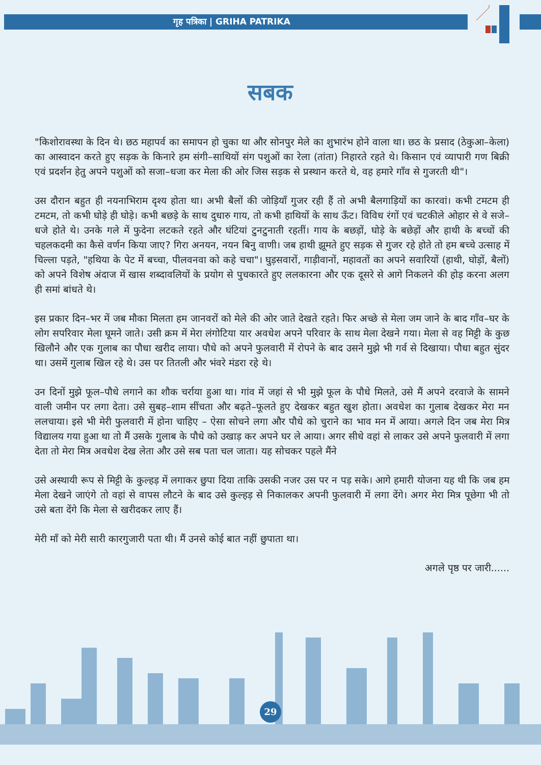गृह पत्रिका | GRIHA PATRIKA
सबक
"किशोरावस्था के दिन थे। छठ महापर्व का समापन हो चुका था और सोनपुर मेले का शुभारंभ होने वाला था। छठ के प्रसाद (ठेकुआ–केला) का आस्वादन करते हुए सड़क के किनारे हम संगी–साथियों संग पशुओं का रेला (तांता) निहारते रहते थे। किसान एवं व्यापारी गण बिक्री एवं प्रदर्शन हेतु अपने पशुओं को सजा–धजा कर मेला की ओर जिस सड़क से प्रस्थान करते थे, वह हमारे गाँव से गुजरती थी"।
उस दौरान बहुत ही नयनाभिराम दृश्य होता था। अभी बैलों की जोड़ियाँ गुजर रही हैं तो अभी बैलगाड़ियों का कारवां। कभी टमटम ही टमटम, तो कभी घोड़े ही घोड़े। कभी बछड़े के साथ दुधारु गाय, तो कभी हाथियों के साथ ऊँट। विविध रंगों एवं चटकीले ओहार से वे सजे–धजे होते थे। उनके गले में फुदेना लटकते रहते और घंटियां टुनटुनाती रहतीं। गाय के बछड़ों, घोड़े के बछेड़ों और हाथी के बच्चों की चहलकदमी का कैसे वर्णन किया जाए? गिरा अनयन, नयन बिनु वाणी। जब हाथी झूमते हुए सड़क से गुजर रहे होते तो हम बच्चे उत्साह में चिल्ला पड़ते, "हथिया के पेट में बच्चा, पीलवनवा को कहे चचा"। घुड़सवारों, गाड़ीवानों, महावतों का अपने सवारियों (हाथी, घोड़ों, बैलों) को अपने विशेष अंदाज में खास शब्दावलियों के प्रयोग से पुचकारते हुए ललकारना और एक दूसरे से आगे निकलने की होड़ करना अलग ही समां बांधते थे।
इस प्रकार दिन–भर में जब मौका मिलता हम जानवरों को मेले की ओर जाते देखते रहते। फिर अच्छे से मेला जम जाने के बाद गाँव–घर के लोग सपरिवार मेला घूमने जाते। उसी क्रम में मेरा लंगोटिया यार अवधेश अपने परिवार के साथ मेला देखने गया। मेला से वह मिट्टी के कुछ खिलौने और एक गुलाब का पौधा खरीद लाया। पौधे को अपने फुलवारी में रोपने के बाद उसने मुझे भी गर्व से दिखाया। पौधा बहुत सुंदर था। उसमें गुलाब खिल रहे थे। उस पर तितली और भंवरे मंडरा रहे थे।
उन दिनों मुझे फूल–पौधे लगाने का शौक चर्राया हुआ था। गांव में जहां से भी मुझे फूल के पौधे मिलते, उसे मैं अपने दरवाजे के सामने वाली जमीन पर लगा देता। उसे सुबह–शाम सींचता और बढ़ते–फूलते हुए देखकर बहुत खुश होता। अवधेश का गुलाब देखकर मेरा मन ललचाया। इसे भी मेरी फुलवारी में होना चाहिए – ऐसा सोचने लगा और पौधे को चुराने का भाव मन में आया। अगले दिन जब मेरा मित्र विद्यालय गया हुआ था तो मैं उसके गुलाब के पौधे को उखाड़ कर अपने घर ले आया। अगर सीधे वहां से लाकर उसे अपने फुलवारी में लगा देता तो मेरा मित्र अवधेश देख लेता और उसे सब पता चल जाता। यह सोचकर पहले मैंने
उसे अस्थायी रूप से मिट्टी के कुल्हड़ में लगाकर छुपा दिया ताकि उसकी नजर उस पर न पड़ सके। आगे हमारी योजना यह थी कि जब हम मेला देखने जाएंगे तो वहां से वापस लौटने के बाद उसे कुल्हड़ से निकालकर अपनी फुलवारी में लगा देंगे। अगर मेरा मित्र पूछेगा भी तो उसे बता देंगे कि मेला से खरीदकर लाए हैं।
मेरी माँ को मेरी सारी कारगुजारी पता थी। मैं उनसे कोई बात नहीं छुपाता था।
अगले पृष्ठ पर जारी......
29